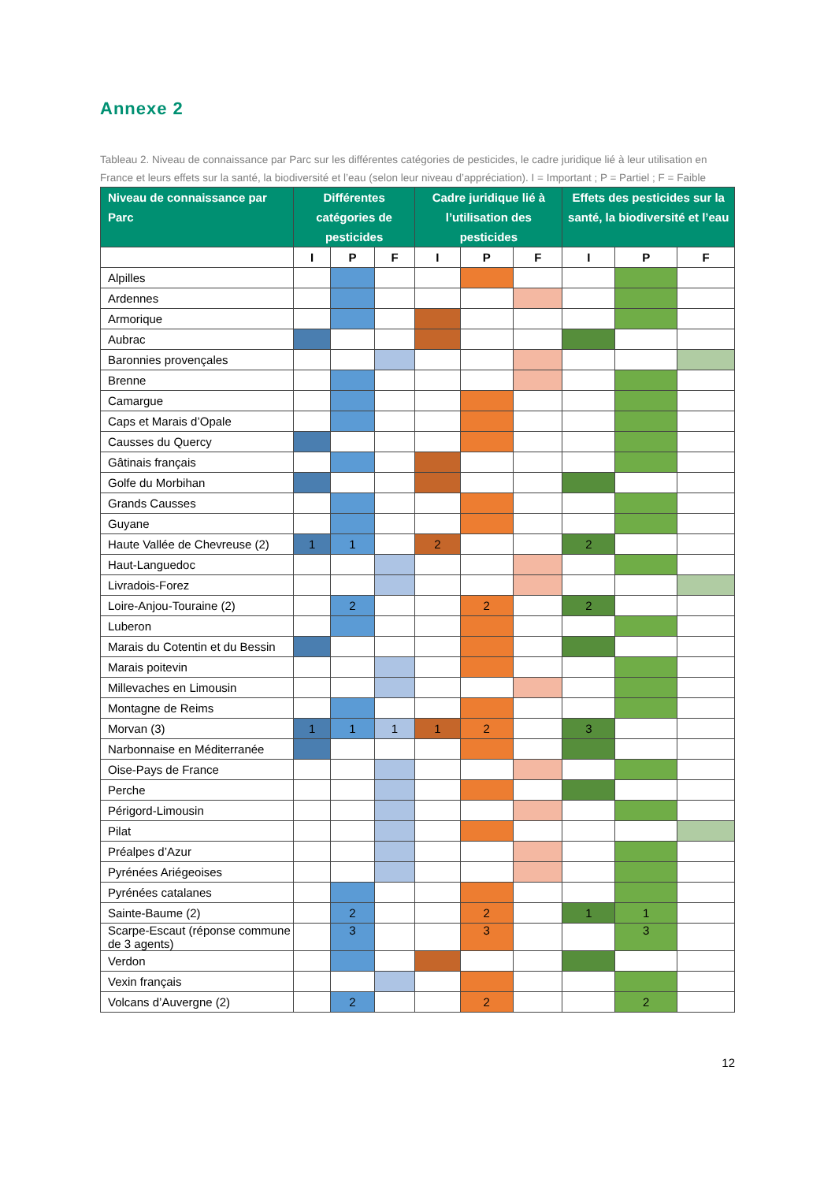Annexe 2
Tableau 2. Niveau de connaissance par Parc sur les différentes catégories de pesticides, le cadre juridique lié à leur utilisation en France et leurs effets sur la santé, la biodiversité et l’eau (selon leur niveau d’appréciation). I = Important ; P = Partiel ; F = Faible
| Niveau de connaissance par Parc | Différentes catégories de pesticides | | | Cadre juridique lié à l’utilisation des pesticides | | | Effets des pesticides sur la santé, la biodiversité et l’eau | | |
| --- | --- | --- | --- | --- | --- | --- | --- | --- | --- |
| | I | P | F | I | P | F | I | P | F |
| Alpilles | | | | | | | | | |
| Ardennes | | | | | | | | | |
| Armorique | | | | | | | | | |
| Aubrac | | | | | | | | | |
| Baronnies provençales | | | | | | | | | |
| Brenne | | | | | | | | | |
| Camargue | | | | | | | | | |
| Caps et Marais d’Opale | | | | | | | | | |
| Causses du Quercy | | | | | | | | | |
| Gâtinais français | | | | | | | | | |
| Golfe du Morbihan | | | | | | | | | |
| Grands Causses | | | | | | | | | |
| Guyane | | | | | | | | | |
| Haute Vallée de Chevreuse (2) | 1 | 1 | | 2 | | | 2 | | |
| Haut-Languedoc | | | | | | | | | |
| Livradois-Forez | | | | | | | | | |
| Loire-Anjou-Touraine (2) | | 2 | | | 2 | | 2 | | |
| Luberon | | | | | | | | | |
| Marais du Cotentin et du Bessin | | | | | | | | | |
| Marais poitevin | | | | | | | | | |
| Millevaches en Limousin | | | | | | | | | |
| Montagne de Reims | | | | | | | | | |
| Morvan (3) | 1 | 1 | 1 | 1 | 2 | | 3 | | |
| Narbonnaise en Méditerranée | | | | | | | | | |
| Oise-Pays de France | | | | | | | | | |
| Perche | | | | | | | | | |
| Périgord-Limousin | | | | | | | | | |
| Pilat | | | | | | | | | |
| Préalpes d’Azur | | | | | | | | | |
| Pyrénées Ariégeoises | | | | | | | | | |
| Pyrénées catalanes | | | | | | | | | |
| Sainte-Baume (2) | | 2 | | | 2 | | 1 | 1 | |
| Scarpe-Escaut (réponse commune de 3 agents) | | 3 | | | 3 | | | 3 | |
| Verdon | | | | | | | | | |
| Vexin français | | | | | | | | | |
| Volcans d’Auvergne (2) | | 2 | | | 2 | | | 2 | |
12